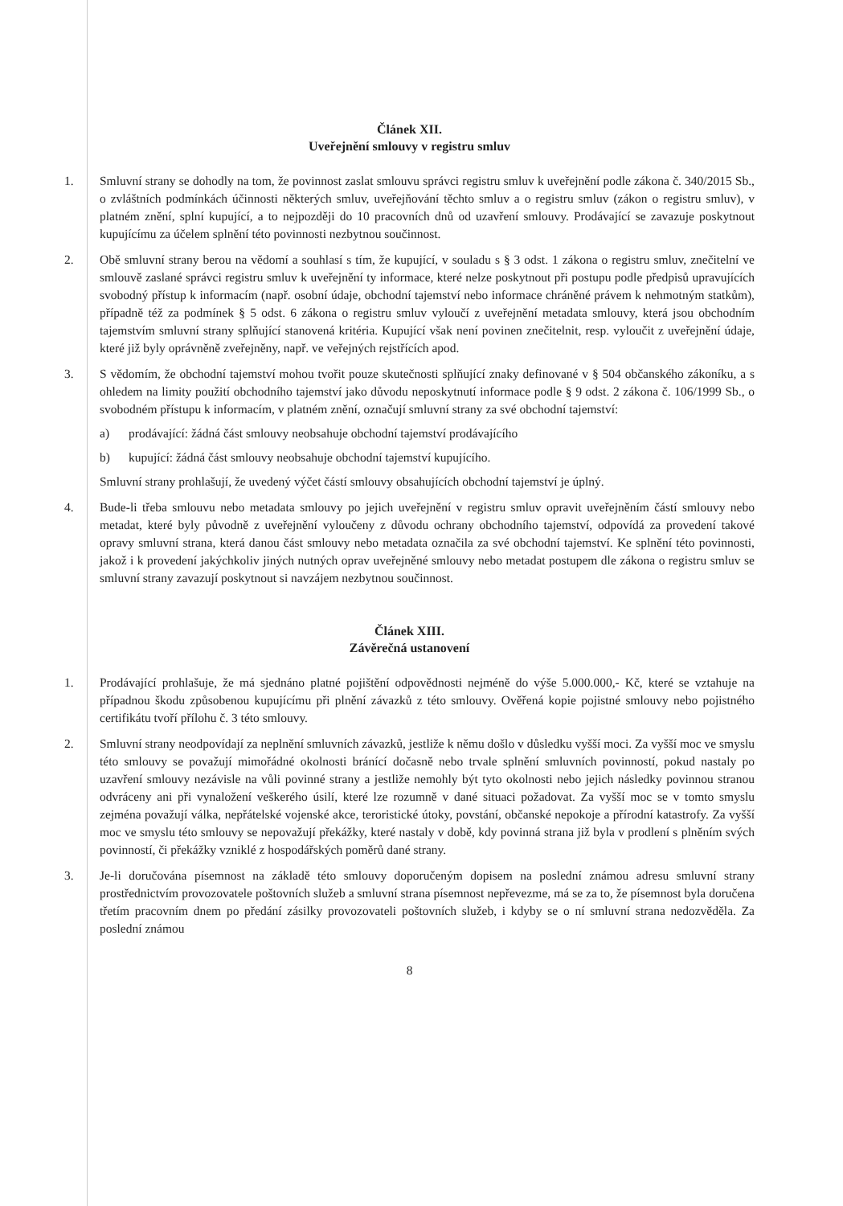Článek XII.
Uveřejnění smlouvy v registru smluv
1. Smluvní strany se dohodly na tom, že povinnost zaslat smlouvu správci registru smluv k uveřejnění podle zákona č. 340/2015 Sb., o zvláštních podmínkách účinnosti některých smluv, uveřejňování těchto smluv a o registru smluv (zákon o registru smluv), v platném znění, splní kupující, a to nejpozději do 10 pracovních dnů od uzavření smlouvy. Prodávající se zavazuje poskytnout kupujícímu za účelem splnění této povinnosti nezbytnou součinnost.
2. Obě smluvní strany berou na vědomí a souhlasí s tím, že kupující, v souladu s § 3 odst. 1 zákona o registru smluv, znečitelní ve smlouvě zaslané správci registru smluv k uveřejnění ty informace, které nelze poskytnout při postupu podle předpisů upravujících svobodný přístup k informacím (např. osobní údaje, obchodní tajemství nebo informace chráněné právem k nehmotným statkům), případně též za podmínek § 5 odst. 6 zákona o registru smluv vyloučí z uveřejnění metadata smlouvy, která jsou obchodním tajemstvím smluvní strany splňující stanovená kritéria. Kupující však není povinen znečitelnit, resp. vyloučit z uveřejnění údaje, které již byly oprávněně zveřejněny, např. ve veřejných rejstřících apod.
3. S vědomím, že obchodní tajemství mohou tvořit pouze skutečnosti splňující znaky definované v § 504 občanského zákoníku, a s ohledem na limity použití obchodního tajemství jako důvodu neposkytnutí informace podle § 9 odst. 2 zákona č. 106/1999 Sb., o svobodném přístupu k informacím, v platném znění, označují smluvní strany za své obchodní tajemství:
a) prodávající: žádná část smlouvy neobsahuje obchodní tajemství prodávajícího
b) kupující: žádná část smlouvy neobsahuje obchodní tajemství kupujícího.
Smluvní strany prohlašují, že uvedený výčet částí smlouvy obsahujících obchodní tajemství je úplný.
4. Bude-li třeba smlouvu nebo metadata smlouvy po jejich uveřejnění v registru smluv opravit uveřejněním částí smlouvy nebo metadat, které byly původně z uveřejnění vyloučeny z důvodu ochrany obchodního tajemství, odpovídá za provedení takové opravy smluvní strana, která danou část smlouvy nebo metadata označila za své obchodní tajemství. Ke splnění této povinnosti, jakož i k provedení jakýchkoliv jiných nutných oprav uveřejněné smlouvy nebo metadat postupem dle zákona o registru smluv se smluvní strany zavazují poskytnout si navzájem nezbytnou součinnost.
Článek XIII.
Závěrečná ustanovení
1. Prodávající prohlašuje, že má sjednáno platné pojištění odpovědnosti nejméně do výše 5.000.000,- Kč, které se vztahuje na případnou škodu způsobenou kupujícímu při plnění závazků z této smlouvy. Ověřená kopie pojistné smlouvy nebo pojistného certifikátu tvoří přílohu č. 3 této smlouvy.
2. Smluvní strany neodpovídají za neplnění smluvních závazků, jestliže k němu došlo v důsledku vyšší moci. Za vyšší moc ve smyslu této smlouvy se považují mimořádné okolnosti bránící dočasně nebo trvale splnění smluvních povinností, pokud nastaly po uzavření smlouvy nezávisle na vůli povinné strany a jestliže nemohly být tyto okolnosti nebo jejich následky povinnou stranou odvráceny ani při vynaložení veškerého úsilí, které lze rozumně v dané situaci požadovat. Za vyšší moc se v tomto smyslu zejména považují válka, nepřátelské vojenské akce, teroristické útoky, povstání, občanské nepokoje a přírodní katastrofy. Za vyšší moc ve smyslu této smlouvy se nepovažují překážky, které nastaly v době, kdy povinná strana již byla v prodlení s plněním svých povinností, či překážky vzniklé z hospodářských poměrů dané strany.
3. Je-li doručována písemnost na základě této smlouvy doporučeným dopisem na poslední známou adresu smluvní strany prostřednictvím provozovatele poštovních služeb a smluvní strana písemnost nepřevezme, má se za to, že písemnost byla doručena třetím pracovním dnem po předání zásilky provozovateli poštovních služeb, i kdyby se o ní smluvní strana nedozvěděla. Za poslední známou
8